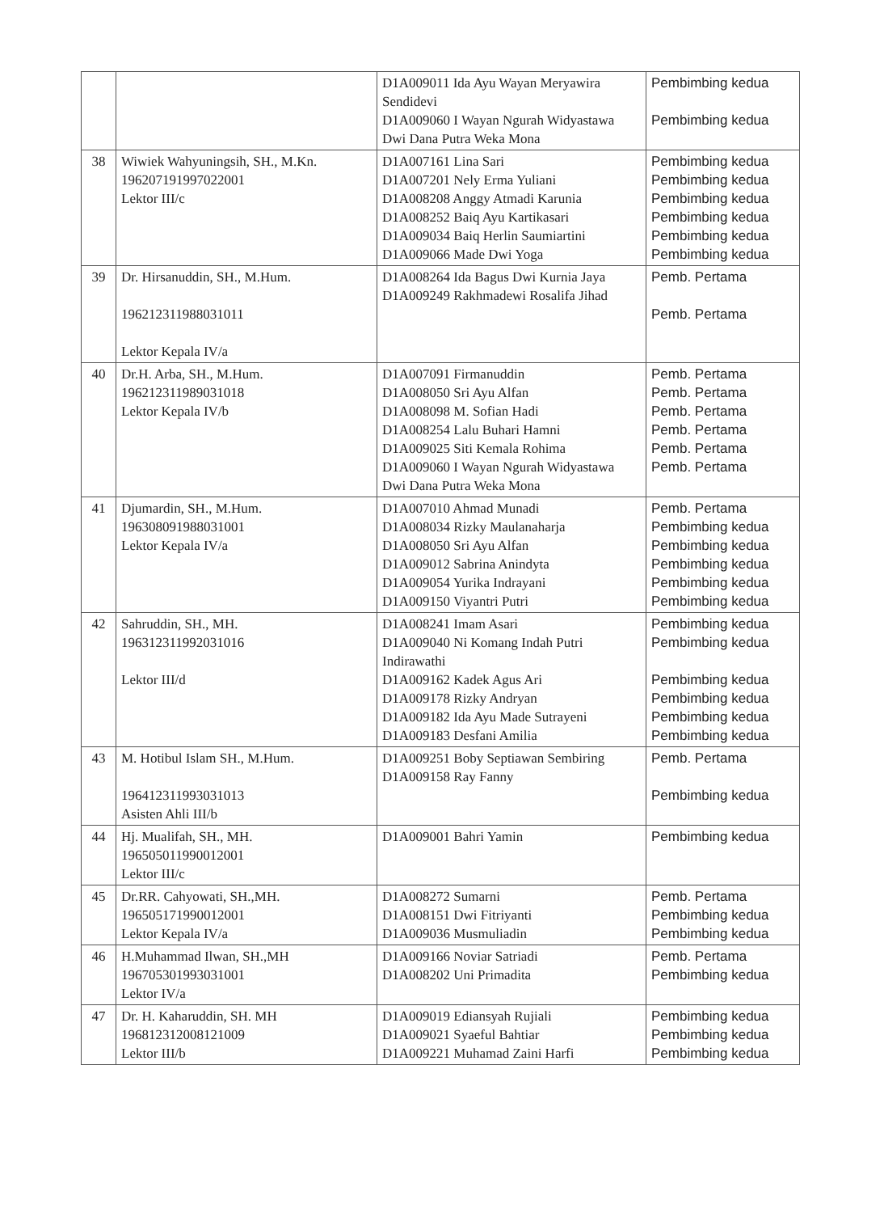| | | D1A009011 Ida Ayu Wayan Meryawira Sendidevi D1A009060 I Wayan Ngurah Widyastawa Dwi Dana Putra Weka Mona | Pembimbing kedua Pembimbing kedua |
| 38 | Wiwiek Wahyuningsih, SH., M.Kn. 196207191997022001 Lektor III/c | D1A007161 Lina Sari D1A007201 Nely Erma Yuliani D1A008208 Anggy Atmadi Karunia D1A008252 Baiq Ayu Kartikasari D1A009034 Baiq Herlin Saumiartini D1A009066 Made Dwi Yoga | Pembimbing kedua Pembimbing kedua Pembimbing kedua Pembimbing kedua Pembimbing kedua Pembimbing kedua |
| 39 | Dr. Hirsanuddin, SH., M.Hum. 196212311988031011 Lektor Kepala IV/a | D1A008264 Ida Bagus Dwi Kurnia Jaya D1A009249 Rakhmadewi Rosalifa Jihad | Pemb. Pertama Pemb. Pertama |
| 40 | Dr.H. Arba, SH., M.Hum. 196212311989031018 Lektor Kepala IV/b | D1A007091 Firmanuddin D1A008050 Sri Ayu Alfan D1A008098 M. Sofian Hadi D1A008254 Lalu Buhari Hamni D1A009025 Siti Kemala Rohima D1A009060 I Wayan Ngurah Widyastawa Dwi Dana Putra Weka Mona | Pemb. Pertama Pemb. Pertama Pemb. Pertama Pemb. Pertama Pemb. Pertama Pemb. Pertama |
| 41 | Djumardin, SH., M.Hum. 196308091988031001 Lektor Kepala IV/a | D1A007010 Ahmad Munadi D1A008034 Rizky Maulanaharja D1A008050 Sri Ayu Alfan D1A009012 Sabrina Anindyta D1A009054 Yurika Indrayani D1A009150 Viyantri Putri | Pemb. Pertama Pembimbing kedua Pembimbing kedua Pembimbing kedua Pembimbing kedua Pembimbing kedua |
| 42 | Sahruddin, SH., MH. 196312311992031016 Lektor III/d | D1A008241 Imam Asari D1A009040 Ni Komang Indah Putri Indirawathi D1A009162 Kadek Agus Ari D1A009178 Rizky Andryan D1A009182 Ida Ayu Made Sutrayeni D1A009183 Desfani Amilia | Pembimbing kedua Pembimbing kedua Pembimbing kedua Pembimbing kedua Pembimbing kedua Pembimbing kedua |
| 43 | M. Hotibul Islam SH., M.Hum. 196412311993031013 Asisten Ahli III/b | D1A009251 Boby Septiawan Sembiring D1A009158 Ray Fanny | Pemb. Pertama Pembimbing kedua |
| 44 | Hj. Mualifah, SH., MH. 196505011990012001 Lektor III/c | D1A009001 Bahri Yamin | Pembimbing kedua |
| 45 | Dr.RR. Cahyowati, SH.,MH. 196505171990012001 Lektor Kepala IV/a | D1A008272 Sumarni D1A008151 Dwi Fitriyanti D1A009036 Musmuliadin | Pemb. Pertama Pembimbing kedua Pembimbing kedua |
| 46 | H.Muhammad Ilwan, SH.,MH 196705301993031001 Lektor IV/a | D1A009166 Noviar Satriadi D1A008202 Uni Primadita | Pemb. Pertama Pembimbing kedua |
| 47 | Dr. H. Kaharuddin, SH. MH 196812312008121009 Lektor III/b | D1A009019 Ediansyah Rujiali D1A009021 Syaeful Bahtiar D1A009221 Muhamad Zaini Harfi | Pembimbing kedua Pembimbing kedua Pembimbing kedua |